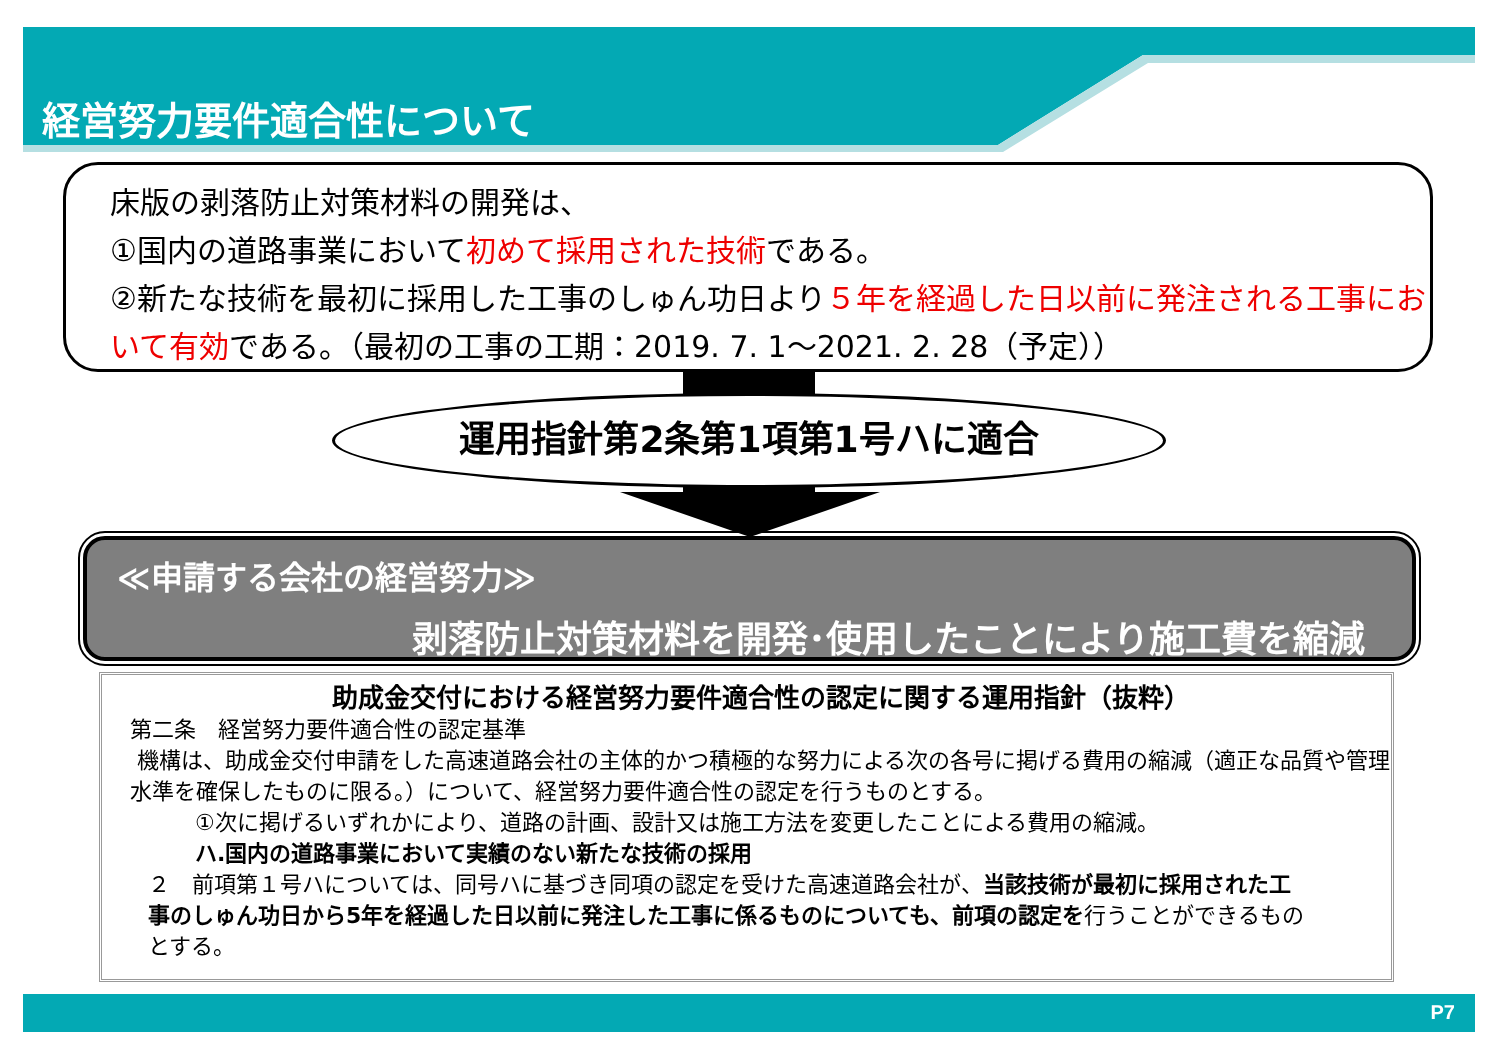経営努力要件適合性について
床版の剥落防止対策材料の開発は、
①国内の道路事業において初めて採用された技術である。
②新たな技術を最初に採用した工事のしゅん功日より５年を経過した日以前に発注される工事において有効である。（最初の工事の工期：2019. 7. 1～2021. 2. 28（予定））
運用指針第2条第1項第1号ハに適合
≪申請する会社の経営努力≫
剥落防止対策材料を開発･使用したことにより施工費を縮減
助成金交付における経営努力要件適合性の認定に関する運用指針（抜粋）
第二条　経営努力要件適合性の認定基準
機構は、助成金交付申請をした高速道路会社の主体的かつ積極的な努力による次の各号に掲げる費用の縮減（適正な品質や管理水準を確保したものに限る。）について、経営努力要件適合性の認定を行うものとする。
①次に掲げるいずれかにより、道路の計画、設計又は施工方法を変更したことによる費用の縮減。
ハ.国内の道路事業において実績のない新たな技術の採用
２　前項第１号ハについては、同号ハに基づき同項の認定を受けた高速道路会社が、当該技術が最初に採用された工事のしゅん功日から5年を経過した日以前に発注した工事に係るものについても、前項の認定を行うことができるものとする。
P7